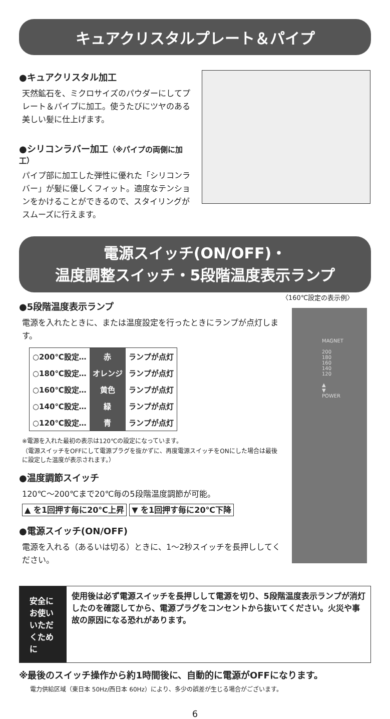キュアクリスタルプレート＆パイプ
●キュアクリスタル加工
天然鉱石を、ミクロサイズのパウダーにしてプレート＆パイプに加工。使うたびにツヤのある美しい髪に仕上げます。
●シリコンラバー加工（※パイプの両側に加工）
パイプ部に加工した弾性に優れた「シリコンラバー」が髪に優しくフィット。適度なテンションをかけることができるので、スタイリングがスムーズに行えます。
電源スイッチ(ON/OFF)・
温度調整スイッチ・5段階温度表示ランプ
●5段階温度表示ランプ
電源を入れたときに、または温度設定を行ったときにランプが点灯します。
| ○200℃設定… | 赤 | ランプが点灯 |
| ○180℃設定… | オレンジ | ランプが点灯 |
| ○160℃設定… | 黄色 | ランプが点灯 |
| ○140℃設定… | 緑 | ランプが点灯 |
| ○120℃設定… | 青 | ランプが点灯 |
※電源を入れた最初の表示は120℃の設定になっています。
（電源スイッチをOFFにして電源プラグを抜かずに、再度電源スイッチをONにした場合は最後に設定した温度が表示されます。）
●温度調節スイッチ
120℃～200℃まで20℃毎の5段階温度調節が可能。
▲ を1回押す毎に20℃上昇 ▼ を1回押す毎に20℃下降
●電源スイッチ(ON/OFF)
電源を入れる（あるいは切る）ときに、1～2秒スイッチを長押ししてください。
〈160℃設定の表示例〉
MAGNET
200
180
160
140
120
▲
▼
POWER
安全にお使いいただくために
使用後は必ず電源スイッチを長押しして電源を切り、5段階温度表示ランプが消灯したのを確認してから、電源プラグをコンセントから抜いてください。火災や事故の原因になる恐れがあります。
※最後のスイッチ操作から約1時間後に、自動的に電源がOFFになります。
電力供給区域（東日本 50Hz/西日本 60Hz）により、多少の誤差が生じる場合がございます。
6